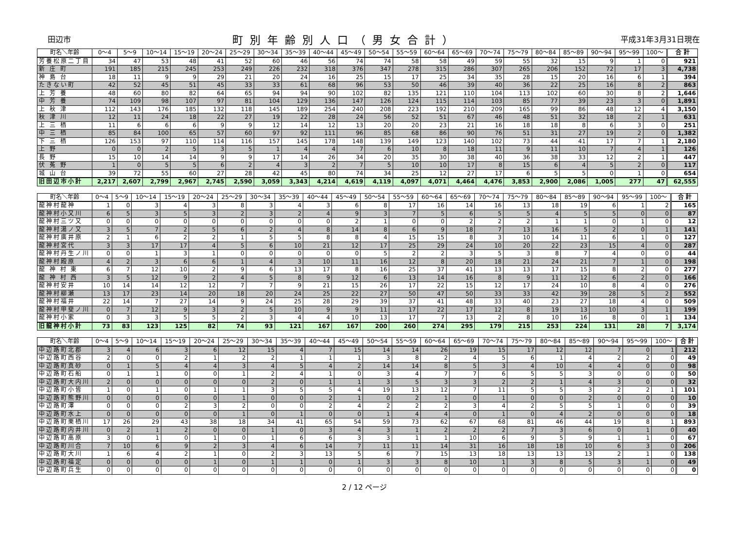田辺市 町別年齢別人口（男女合計） 平成31年3月31日現在
| 町名＼年齢 | 0～4 | 5～9 | 10～14 | 15～19 | 20～24 | 25～29 | 30～34 | 35～39 | 40～44 | 45～49 | 50～54 | 55～59 | 60～64 | 65～69 | 70～74 | 75～79 | 80～84 | 85～89 | 90～94 | 95～99 | 100～ | 合 計 |
| --- | --- | --- | --- | --- | --- | --- | --- | --- | --- | --- | --- | --- | --- | --- | --- | --- | --- | --- | --- | --- | --- | --- |
| 芳養松原二丁目 | 34 | 47 | 53 | 48 | 41 | 52 | 60 | 46 | 56 | 74 | 74 | 58 | 58 | 49 | 59 | 55 | 32 | 15 | 9 | 1 | 0 | 921 |
| 新 庄 町 | 191 | 185 | 215 | 245 | 253 | 249 | 226 | 232 | 318 | 376 | 347 | 278 | 315 | 286 | 307 | 265 | 206 | 152 | 72 | 17 | 3 | 4,738 |
| 神 島 台 | 18 | 11 | 9 | 9 | 29 | 21 | 20 | 24 | 16 | 25 | 15 | 17 | 25 | 34 | 35 | 28 | 15 | 20 | 16 | 6 | 1 | 394 |
| たきない町 | 42 | 52 | 45 | 51 | 45 | 33 | 33 | 61 | 68 | 96 | 53 | 50 | 46 | 39 | 40 | 36 | 22 | 25 | 16 | 8 | 2 | 863 |
| 上 芳 養 | 48 | 60 | 80 | 82 | 64 | 65 | 94 | 94 | 90 | 102 | 82 | 135 | 121 | 110 | 104 | 113 | 102 | 60 | 30 | 8 | 2 | 1,646 |
| 中 芳 養 | 74 | 109 | 98 | 107 | 97 | 81 | 104 | 129 | 136 | 147 | 126 | 124 | 115 | 114 | 103 | 85 | 77 | 39 | 23 | 3 | 0 | 1,891 |
| 上 秋 津 | 112 | 143 | 176 | 185 | 132 | 118 | 145 | 189 | 254 | 240 | 208 | 223 | 192 | 210 | 209 | 165 | 99 | 86 | 48 | 12 | 4 | 3,150 |
| 秋 津 川 | 12 | 11 | 24 | 18 | 22 | 27 | 19 | 22 | 28 | 24 | 56 | 52 | 51 | 67 | 46 | 48 | 51 | 32 | 18 | 2 | 1 | 631 |
| 上 三 栖 | 11 | 6 | 6 | 6 | 9 | 9 | 12 | 14 | 12 | 13 | 20 | 20 | 23 | 21 | 16 | 18 | 18 | 8 | 6 | 3 | 0 | 251 |
| 中 三 栖 | 85 | 84 | 100 | 65 | 57 | 60 | 97 | 92 | 111 | 96 | 85 | 68 | 86 | 90 | 76 | 51 | 31 | 27 | 19 | 2 | 0 | 1,382 |
| 下 三 栖 | 126 | 153 | 97 | 110 | 114 | 116 | 157 | 145 | 178 | 148 | 139 | 149 | 123 | 140 | 102 | 73 | 44 | 41 | 17 | 7 | 1 | 2,180 |
| 上 野 | 0 | 0 | 2 | 5 | 3 | 5 | 1 | 4 | 4 | 7 | 6 | 10 | 8 | 18 | 11 | 9 | 11 | 10 | 7 | 4 | 1 | 126 |
| 長 野 | 15 | 10 | 14 | 14 | 9 | 9 | 17 | 14 | 26 | 34 | 20 | 35 | 30 | 38 | 40 | 36 | 38 | 33 | 12 | 2 | 1 | 447 |
| 伏 菟 野 | 1 | 0 | 5 | 5 | 6 | 2 | 4 | 3 | 2 | 7 | 5 | 10 | 10 | 17 | 8 | 15 | 6 | 4 | 5 | 2 | 0 | 117 |
| 城 山 台 | 39 | 72 | 55 | 60 | 27 | 28 | 42 | 45 | 80 | 74 | 34 | 25 | 12 | 27 | 17 | 6 | 5 | 5 | 0 | 1 | 0 | 654 |
| 旧田辺市小計 | 2,217 | 2,607 | 2,799 | 2,967 | 2,745 | 2,590 | 3,059 | 3,343 | 4,214 | 4,619 | 4,119 | 4,097 | 4,071 | 4,464 | 4,476 | 3,853 | 2,900 | 2,086 | 1,005 | 277 | 47 | 62,555 |
| 町名＼年齢 | 0～4 | 5～9 | 10～14 | 15～19 | 20～24 | 25～29 | 30～34 | 35～39 | 40～44 | 45～49 | 50～54 | 55～59 | 60～64 | 65～69 | 70～74 | 75～79 | 80～84 | 85～89 | 90～94 | 95～99 | 100～ | 合 計 |
| --- | --- | --- | --- | --- | --- | --- | --- | --- | --- | --- | --- | --- | --- | --- | --- | --- | --- | --- | --- | --- | --- | --- |
| 龍神村龍神 | 1 | 0 | 3 | 4 | 3 | 8 | 3 | 4 | 3 | 6 | 8 | 17 | 16 | 14 | 16 | 13 | 18 | 19 | 6 | 1 | 2 | 165 |
| 龍神村小又川 | 6 | 5 | 3 | 5 | 3 | 2 | 3 | 2 | 4 | 9 | 3 | 7 | 5 | 6 | 5 | 5 | 4 | 5 | 5 | 0 | 0 | 87 |
| 龍神村三ツ又 | 0 | 0 | 0 | 0 | 0 | 0 | 0 | 0 | 0 | 2 | 1 | 0 | 0 | 2 | 2 | 2 | 1 | 1 | 0 | 1 | 0 | 12 |
| 龍神村湯ノ又 | 3 | 5 | 7 | 2 | 5 | 6 | 2 | 4 | 8 | 14 | 8 | 6 | 9 | 18 | 7 | 13 | 16 | 5 | 2 | 0 | 1 | 141 |
| 龍神村廣井原 | 2 | 1 | 6 | 2 | 2 | 1 | 5 | 5 | 8 | 8 | 4 | 15 | 15 | 8 | 3 | 10 | 14 | 11 | 6 | 1 | 0 | 127 |
| 龍神村宮代 | 3 | 3 | 17 | 17 | 4 | 5 | 6 | 10 | 21 | 12 | 17 | 25 | 29 | 24 | 10 | 20 | 22 | 23 | 15 | 4 | 0 | 287 |
| 龍神村丹生ノ川 | 0 | 0 | 1 | 3 | 1 | 0 | 0 | 0 | 0 | 0 | 5 | 2 | 2 | 3 | 5 | 3 | 8 | 7 | 4 | 0 | 0 | 44 |
| 龍神村殿原 | 4 | 2 | 3 | 6 | 6 | 1 | 4 | 3 | 10 | 11 | 16 | 12 | 8 | 20 | 18 | 21 | 24 | 21 | 7 | 1 | 0 | 198 |
| 龍 神 村 東 | 6 | 7 | 12 | 10 | 2 | 9 | 6 | 13 | 17 | 8 | 16 | 25 | 37 | 41 | 13 | 13 | 17 | 15 | 8 | 2 | 0 | 277 |
| 龍 神 村 西 | 3 | 5 | 12 | 9 | 2 | 4 | 5 | 8 | 9 | 12 | 6 | 13 | 14 | 16 | 8 | 9 | 11 | 12 | 6 | 2 | 0 | 166 |
| 龍神村安井 | 10 | 14 | 14 | 12 | 12 | 7 | 7 | 9 | 21 | 15 | 26 | 17 | 22 | 15 | 12 | 17 | 24 | 10 | 8 | 4 | 0 | 276 |
| 龍神村柳瀬 | 13 | 17 | 23 | 14 | 20 | 18 | 20 | 24 | 25 | 22 | 27 | 50 | 47 | 50 | 33 | 33 | 42 | 39 | 28 | 5 | 2 | 552 |
| 龍神村福井 | 22 | 14 | 7 | 27 | 14 | 9 | 24 | 25 | 28 | 29 | 39 | 37 | 41 | 48 | 33 | 40 | 23 | 27 | 18 | 4 | 0 | 509 |
| 龍神村甲斐ノ川 | 0 | 7 | 12 | 9 | 3 | 2 | 5 | 10 | 9 | 9 | 11 | 17 | 22 | 17 | 12 | 8 | 19 | 13 | 10 | 3 | 1 | 199 |
| 龍神村小家 | 0 | 3 | 3 | 5 | 5 | 2 | 3 | 4 | 4 | 10 | 13 | 17 | 7 | 13 | 2 | 8 | 10 | 16 | 8 | 0 | 1 | 134 |
| 旧龍神村小計 | 73 | 83 | 123 | 125 | 82 | 74 | 93 | 121 | 167 | 167 | 200 | 260 | 274 | 295 | 179 | 215 | 253 | 224 | 131 | 28 | 7 | 3,174 |
| 町名＼年齢 | 0～4 | 5～9 | 10～14 | 15～19 | 20～24 | 25～29 | 30～34 | 35～39 | 40～44 | 45～49 | 50～54 | 55～59 | 60～64 | 65～69 | 70～74 | 75～79 | 80～84 | 85～89 | 90～94 | 95～99 | 100～ | 合 計 |
| --- | --- | --- | --- | --- | --- | --- | --- | --- | --- | --- | --- | --- | --- | --- | --- | --- | --- | --- | --- | --- | --- | --- |
| 中辺路町北郡 | 3 | 4 | 6 | 3 | 6 | 12 | 15 | 4 | 7 | 15 | 14 | 14 | 26 | 19 | 15 | 17 | 12 | 12 | 7 | 0 | 1 | 212 |
| 中辺路町西谷 | 2 | 0 | 0 | 2 | 1 | 2 | 2 | 1 | 1 | 1 | 3 | 8 | 2 | 4 | 5 | 6 | 1 | 4 | 2 | 2 | 0 | 49 |
| 中辺路町真砂 | 0 | 1 | 5 | 4 | 4 | 3 | 4 | 5 | 4 | 2 | 14 | 14 | 8 | 5 | 3 | 4 | 10 | 4 | 4 | 0 | 0 | 98 |
| 中辺路町石船 | 0 | 1 | 1 | 0 | 0 | 1 | 2 | 4 | 1 | 0 | 3 | 4 | 7 | 7 | 6 | 5 | 5 | 3 | 0 | 0 | 0 | 50 |
| 中辺路町大内川 | 2 | 0 | 0 | 0 | 0 | 0 | 2 | 0 | 1 | 1 | 3 | 5 | 3 | 3 | 2 | 2 | 1 | 4 | 3 | 0 | 0 | 32 |
| 中辺路町小皆 | 1 | 0 | 1 | 0 | 1 | 1 | 3 | 5 | 5 | 4 | 19 | 13 | 12 | 7 | 11 | 5 | 5 | 3 | 2 | 2 | 1 | 101 |
| 中辺路町熊野川 | 0 | 0 | 0 | 0 | 0 | 1 | 0 | 0 | 2 | 1 | 0 | 2 | 1 | 0 | 1 | 0 | 0 | 2 | 0 | 0 | 0 | 10 |
| 中辺路町澤 | 0 | 0 | 0 | 2 | 3 | 2 | 0 | 0 | 2 | 4 | 2 | 2 | 2 | 3 | 4 | 2 | 5 | 5 | 1 | 0 | 0 | 39 |
| 中辺路町水上 | 0 | 0 | 0 | 0 | 0 | 1 | 0 | 1 | 0 | 0 | 1 | 4 | 4 | 0 | 1 | 0 | 4 | 2 | 0 | 0 | 0 | 18 |
| 中辺路町栗栖川 | 17 | 26 | 29 | 43 | 38 | 18 | 34 | 41 | 65 | 54 | 59 | 73 | 62 | 67 | 68 | 81 | 46 | 44 | 19 | 8 | 1 | 893 |
| 中辺路町内井川 | 0 | 2 | 1 | 2 | 0 | 0 | 1 | 0 | 3 | 4 | 3 | 1 | 2 | 2 | 2 | 7 | 3 | 6 | 0 | 1 | 0 | 40 |
| 中辺路町高原 | 3 | 0 | 1 | 0 | 1 | 0 | 1 | 6 | 6 | 3 | 3 | 1 | 1 | 10 | 6 | 9 | 5 | 9 | 1 | 1 | 0 | 67 |
| 中辺路町川合 | 7 | 10 | 6 | 9 | 2 | 3 | 4 | 6 | 14 | 7 | 11 | 11 | 14 | 31 | 16 | 18 | 18 | 10 | 6 | 3 | 0 | 206 |
| 中辺路町大川 | 1 | 6 | 4 | 2 | 1 | 0 | 2 | 3 | 13 | 5 | 6 | 7 | 15 | 13 | 18 | 13 | 13 | 13 | 2 | 1 | 0 | 138 |
| 中辺路町福定 | 0 | 0 | 0 | 0 | 1 | 0 | 1 | 1 | 0 | 1 | 3 | 3 | 8 | 10 | 1 | 3 | 8 | 5 | 3 | 1 | 0 | 49 |
| 中辺路町兵生 | 0 | 0 | 0 | 0 | 0 | 0 | 0 | 0 | 0 | 0 | 0 | 0 | 0 | 0 | 0 | 0 | 0 | 0 | 0 | 0 | 0 | 0 |
2 / 12 ページ